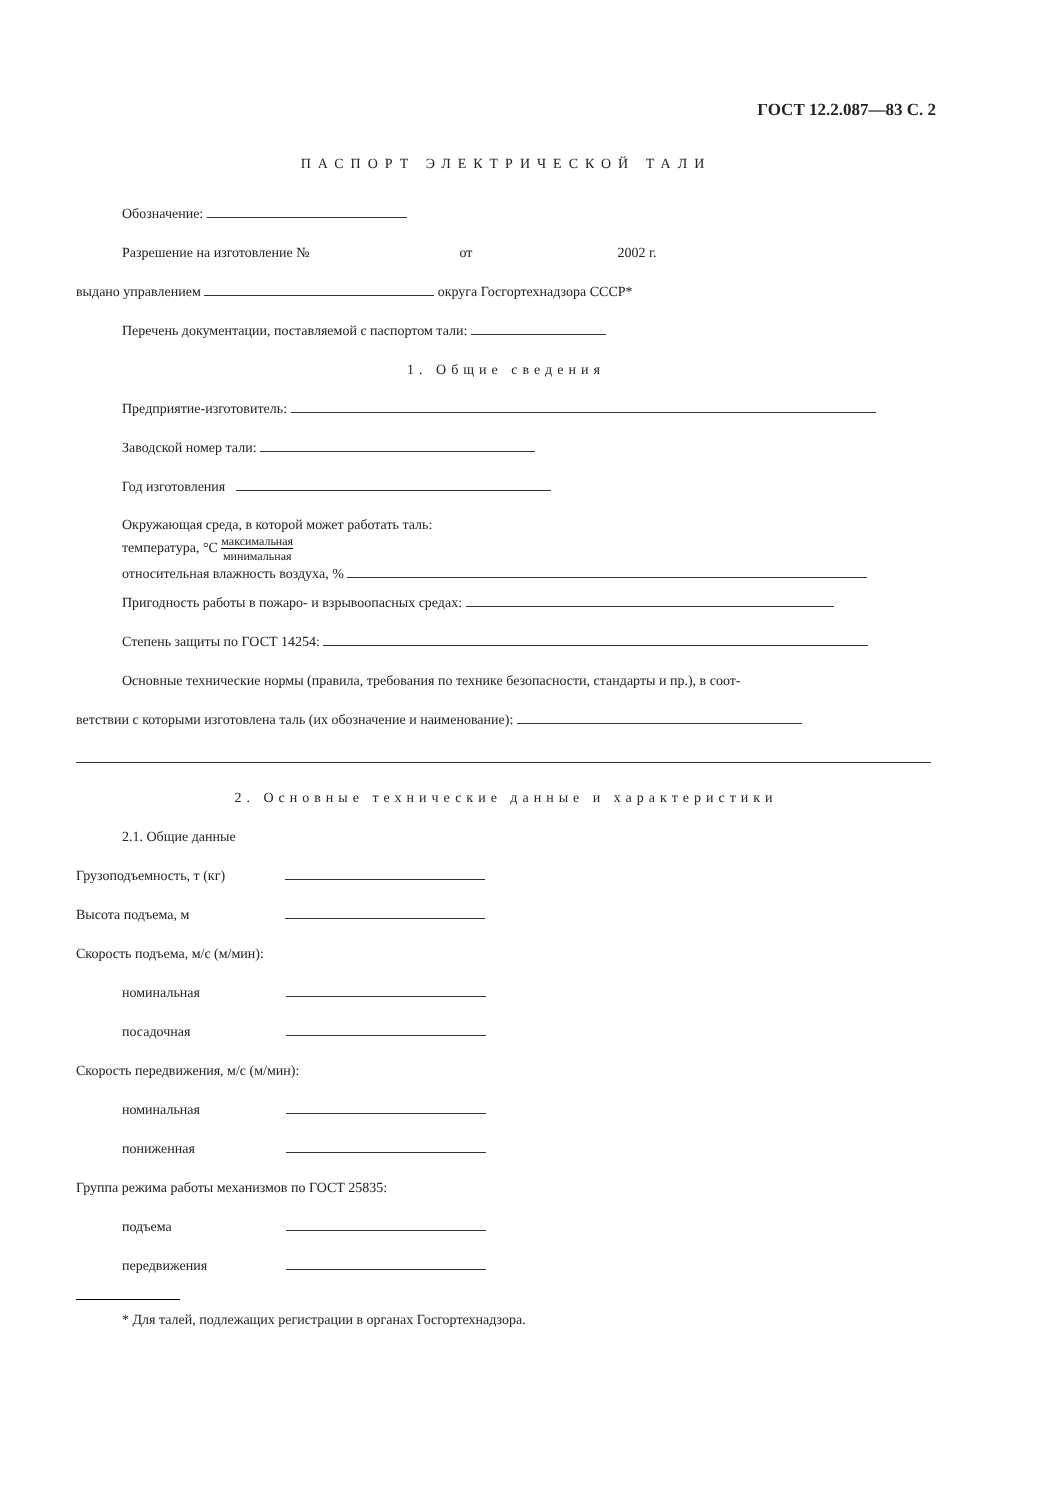ГОСТ 12.2.087—83 С. 2
ПАСПОРТ ЭЛЕКТРИЧЕСКОЙ ТАЛИ
Обозначение:
Разрешение на изготовление № от 2002 г.
выдано управлением округа Госгортехнадзора СССР*
Перечень документации, поставляемой с паспортом тали:
1. Общие сведения
Предприятие-изготовитель:
Заводской номер тали:
Год изготовления
Окружающая среда, в которой может работать таль:
температура, °С максимальная минимальная
относительная влажность воздуха, %
Пригодность работы в пожаро- и взрывоопасных средах:
Степень защиты по ГОСТ 14254:
Основные технические нормы (правила, требования по технике безопасности, стандарты и пр.), в соот-
ветствии с которыми изготовлена таль (их обозначение и наименование):
2. Основные технические данные и характеристики
2.1. Общие данные
Грузоподъемность, т (кг)
Высота подъема, м
Скорость подъема, м/с (м/мин):
номинальная
посадочная
Скорость передвижения, м/с (м/мин):
номинальная
пониженная
Группа режима работы механизмов по ГОСТ 25835:
подъема
передвижения
* Для талей, подлежащих регистрации в органах Госгортехнадзора.